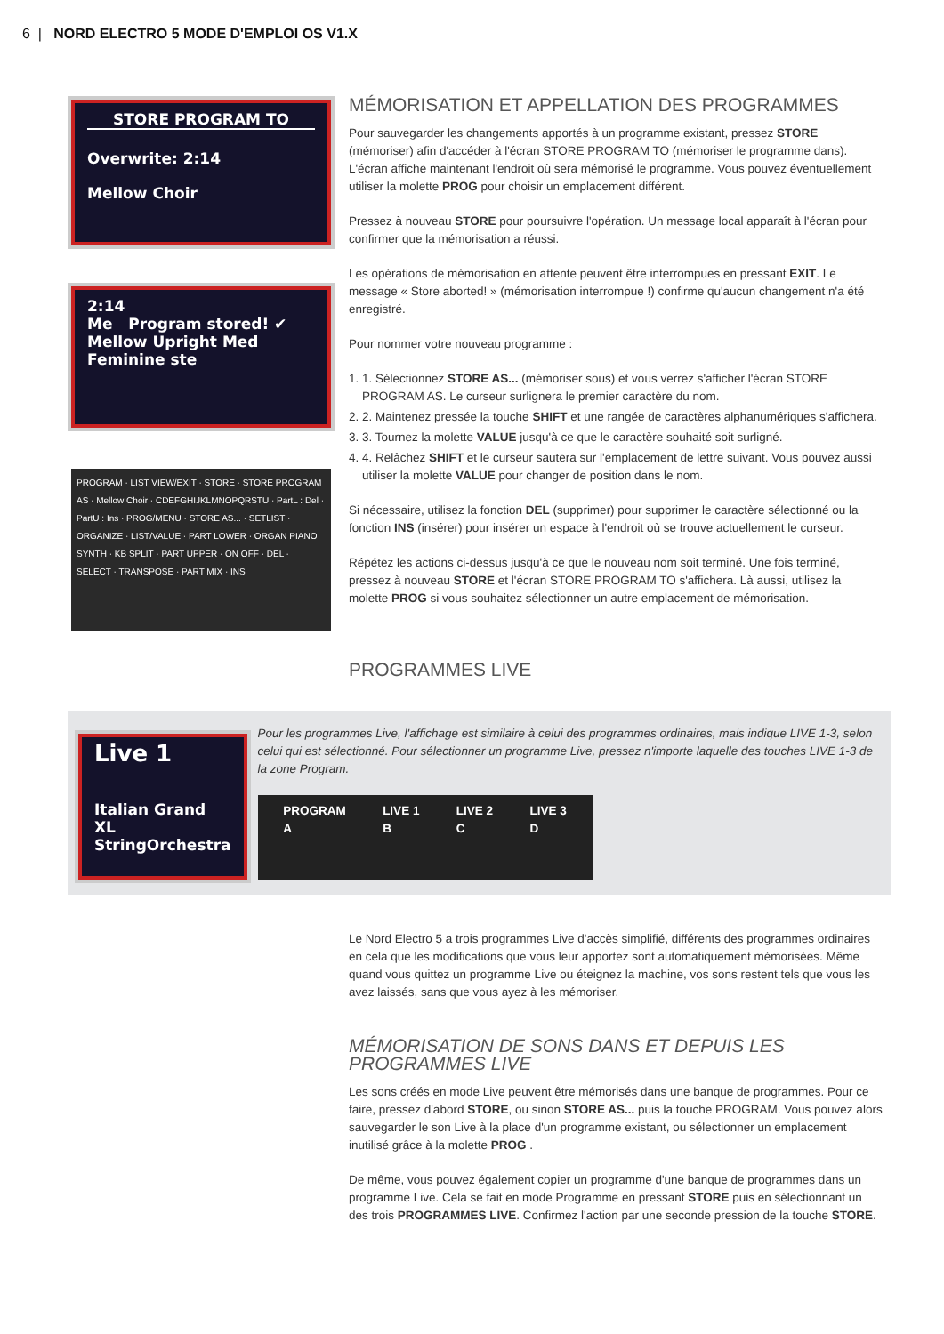6 | NORD ELECTRO 5 MODE D'EMPLOI OS V1.X
STORE PROGRAM TO
Overwrite: 2:14
Mellow Choir
2:14
Me Program stored! ✔
Mellow Upright Med
Feminine ste
PROGRAM · LIST VIEW/EXIT · STORE · STORE PROGRAM AS · Mellow Choir · CDEFGHIJKLMNOPQRSTU · PartL : Del · PartU : Ins · PROG/MENU · STORE AS... · SETLIST · ORGANIZE · LIST/VALUE · PART LOWER · ORGAN PIANO SYNTH · KB SPLIT · PART UPPER · ON OFF · DEL · SELECT · TRANSPOSE · PART MIX · INS
MÉMORISATION ET APPELLATION DES PROGRAMMES
Pour sauvegarder les changements apportés à un programme existant, pressez STORE (mémoriser) afin d'accéder à l'écran STORE PROGRAM TO (mémoriser le programme dans). L'écran affiche maintenant l'endroit où sera mémorisé le programme. Vous pouvez éventuellement utiliser la molette PROG pour choisir un emplacement différent.
Pressez à nouveau STORE pour poursuivre l'opération. Un message local apparaît à l'écran pour confirmer que la mémorisation a réussi.
Les opérations de mémorisation en attente peuvent être interrompues en pressant EXIT. Le message « Store aborted! » (mémorisation interrompue !) confirme qu'aucun changement n'a été enregistré.
Pour nommer votre nouveau programme :
1. 1. Sélectionnez STORE AS... (mémoriser sous) et vous verrez s'afficher l'écran STORE PROGRAM AS. Le curseur surlignera le premier caractère du nom.
2. 2. Maintenez pressée la touche SHIFT et une rangée de caractères alphanumériques s'affichera.
3. 3. Tournez la molette VALUE jusqu'à ce que le caractère souhaité soit surligné.
4. 4. Relâchez SHIFT et le curseur sautera sur l'emplacement de lettre suivant. Vous pouvez aussi utiliser la molette VALUE pour changer de position dans le nom.
Si nécessaire, utilisez la fonction DEL (supprimer) pour supprimer le caractère sélectionné ou la fonction INS (insérer) pour insérer un espace à l'endroit où se trouve actuellement le curseur.
Répétez les actions ci-dessus jusqu'à ce que le nouveau nom soit terminé. Une fois terminé, pressez à nouveau STORE et l'écran STORE PROGRAM TO s'affichera. Là aussi, utilisez la molette PROG si vous souhaitez sélectionner un autre emplacement de mémorisation.
PROGRAMMES LIVE
Live 1
Italian Grand XL
StringOrchestra
Pour les programmes Live, l'affichage est similaire à celui des programmes ordinaires, mais indique LIVE 1-3, selon celui qui est sélectionné. Pour sélectionner un programme Live, pressez n'importe laquelle des touches LIVE 1-3 de la zone Program.
PROGRAM
A LIVE 1
B LIVE 2
C LIVE 3
D
Le Nord Electro 5 a trois programmes Live d'accès simplifié, différents des programmes ordinaires en cela que les modifications que vous leur apportez sont automatiquement mémorisées. Même quand vous quittez un programme Live ou éteignez la machine, vos sons restent tels que vous les avez laissés, sans que vous ayez à les mémoriser.
MÉMORISATION DE SONS DANS ET DEPUIS LES PROGRAMMES LIVE
Les sons créés en mode Live peuvent être mémorisés dans une banque de programmes. Pour ce faire, pressez d'abord STORE, ou sinon STORE AS... puis la touche PROGRAM. Vous pouvez alors sauvegarder le son Live à la place d'un programme existant, ou sélectionner un emplacement inutilisé grâce à la molette PROG .
De même, vous pouvez également copier un programme d'une banque de programmes dans un programme Live. Cela se fait en mode Programme en pressant STORE puis en sélectionnant un des trois PROGRAMMES LIVE. Confirmez l'action par une seconde pression de la touche STORE.